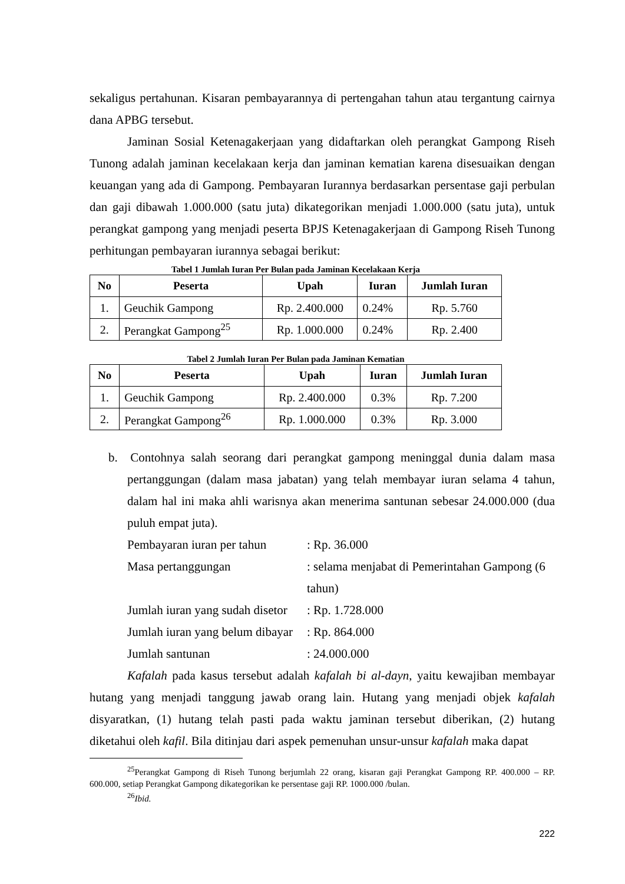sekaligus pertahunan. Kisaran pembayarannya di pertengahan tahun atau tergantung cairnya dana APBG tersebut.
Jaminan Sosial Ketenagakerjaan yang didaftarkan oleh perangkat Gampong Riseh Tunong adalah jaminan kecelakaan kerja dan jaminan kematian karena disesuaikan dengan keuangan yang ada di Gampong. Pembayaran Iurannya berdasarkan persentase gaji perbulan dan gaji dibawah 1.000.000 (satu juta) dikategorikan menjadi 1.000.000 (satu juta), untuk perangkat gampong yang menjadi peserta BPJS Ketenagakerjaan di Gampong Riseh Tunong perhitungan pembayaran iurannya sebagai berikut:
Tabel 1 Jumlah Iuran Per Bulan pada Jaminan Kecelakaan Kerja
| No | Peserta | Upah | Iuran | Jumlah Iuran |
| --- | --- | --- | --- | --- |
| 1. | Geuchik Gampong | Rp. 2.400.000 | 0.24% | Rp. 5.760 |
| 2. | Perangkat Gampong<sup>25</sup> | Rp. 1.000.000 | 0.24% | Rp. 2.400 |
Tabel 2 Jumlah Iuran Per Bulan pada Jaminan Kematian
| No | Peserta | Upah | Iuran | Jumlah Iuran |
| --- | --- | --- | --- | --- |
| 1. | Geuchik Gampong | Rp. 2.400.000 | 0.3% | Rp. 7.200 |
| 2. | Perangkat Gampong<sup>26</sup> | Rp. 1.000.000 | 0.3% | Rp. 3.000 |
b. Contohnya salah seorang dari perangkat gampong meninggal dunia dalam masa pertanggungan (dalam masa jabatan) yang telah membayar iuran selama 4 tahun, dalam hal ini maka ahli warisnya akan menerima santunan sebesar 24.000.000 (dua puluh empat juta).
Pembayaran iuran per tahun: Rp. 36.000
Masa pertanggungan: selama menjabat di Pemerintahan Gampong (6 tahun)
Jumlah iuran yang sudah disetor: Rp. 1.728.000
Jumlah iuran yang belum dibayar: Rp. 864.000
Jumlah santunan: 24.000.000
Kafalah pada kasus tersebut adalah kafalah bi al-dayn, yaitu kewajiban membayar hutang yang menjadi tanggung jawab orang lain. Hutang yang menjadi objek kafalah disyaratkan, (1) hutang telah pasti pada waktu jaminan tersebut diberikan, (2) hutang diketahui oleh kafil. Bila ditinjau dari aspek pemenuhan unsur-unsur kafalah maka dapat
<sup>25</sup> Perangkat Gampong di Riseh Tunong berjumlah 22 orang, kisaran gaji Perangkat Gampong RP. 400.000 – RP. 600.000, setiap Perangkat Gampong dikategorikan ke persentase gaji RP. 1000.000 /bulan.
<sup>26</sup> Ibid.
222